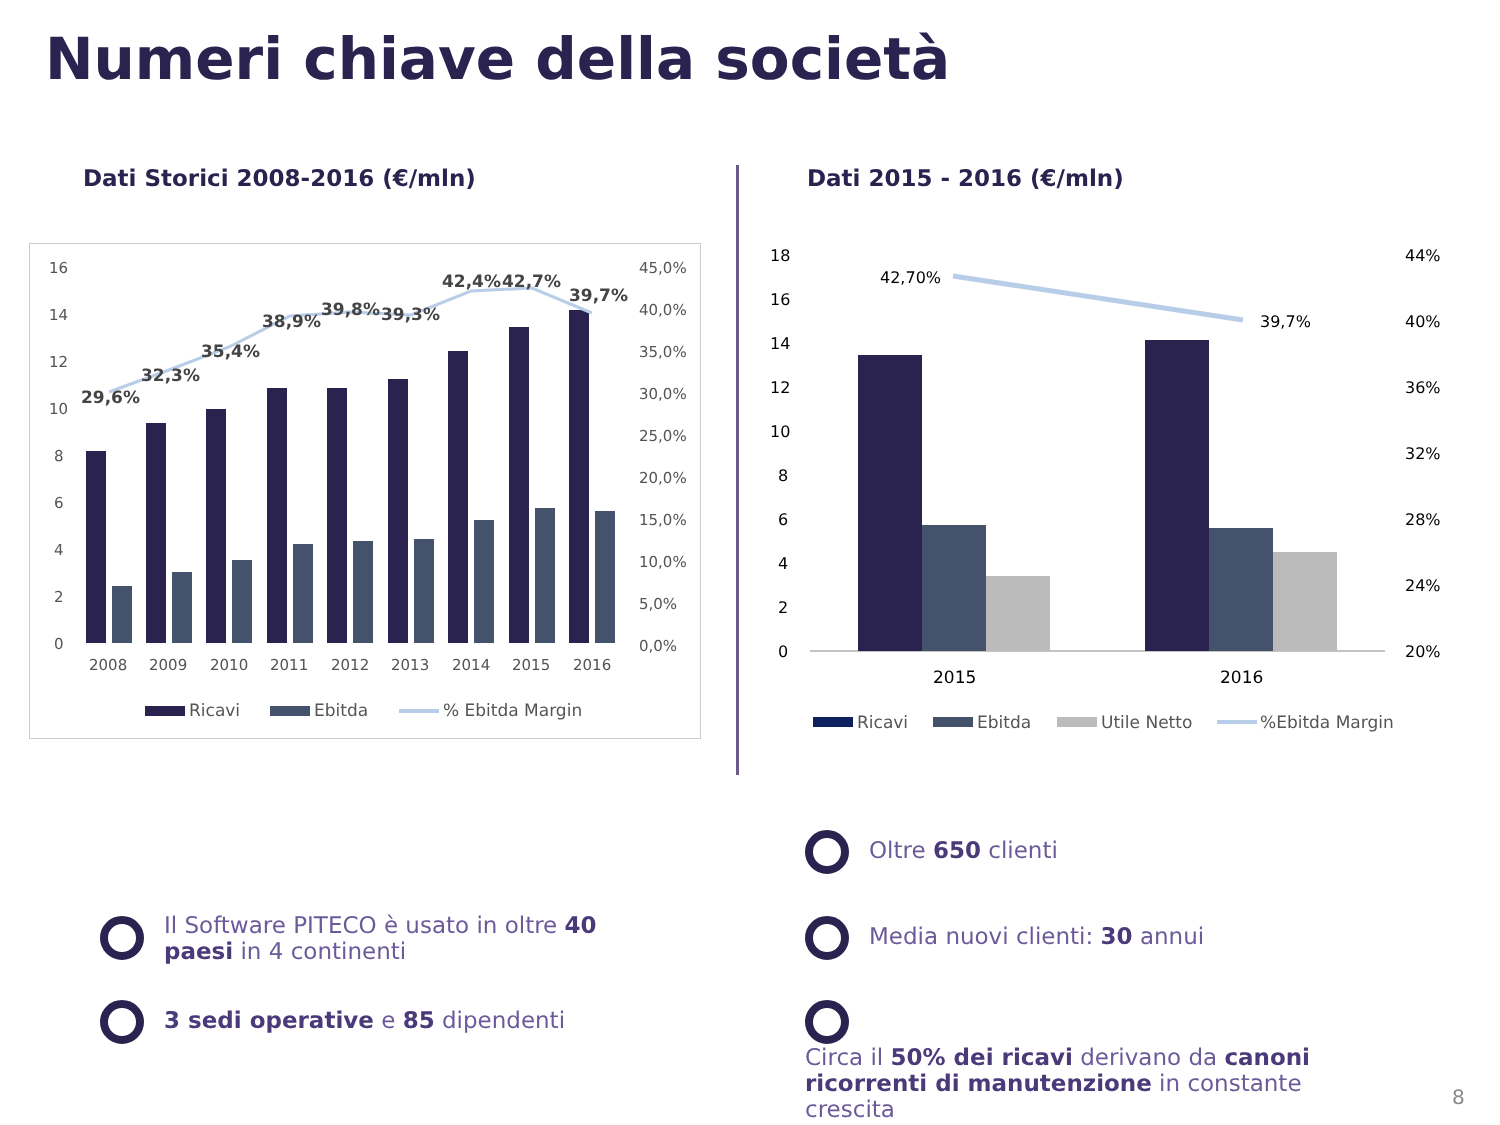Numeri chiave della società
Dati Storici 2008-2016 (€/mln) Dati 2015 - 2016 (€/mln)
16
14
12
10
8
6
4
2
0
45,0%
40,0%
35,0%
30,0%
25,0%
20,0%
15,0%
10,0%
5,0%
0,0%
29,6%
32,3%
35,4%
38,9%
39,8%
39,3%
42,4%
42,7%
39,7%
2008
2009
2010
2011
2012
2013
2014
2015
2016
Ricavi
Ebitda
% Ebitda Margin
18
16
14
12
10
8
6
4
2
0
44%
40%
36%
32%
28%
24%
20%
42,70%
39,7%
2015
2016
Ricavi
Ebitda
Utile Netto
%Ebitda Margin
Il Software PITECO è usato in oltre 40 paesi in 4 continenti
3 sedi operative e 85 dipendenti
Oltre 650 clienti
Media nuovi clienti: 30 annui
Circa il 50% dei ricavi derivano da canoni ricorrenti di manutenzione in constante crescita
8